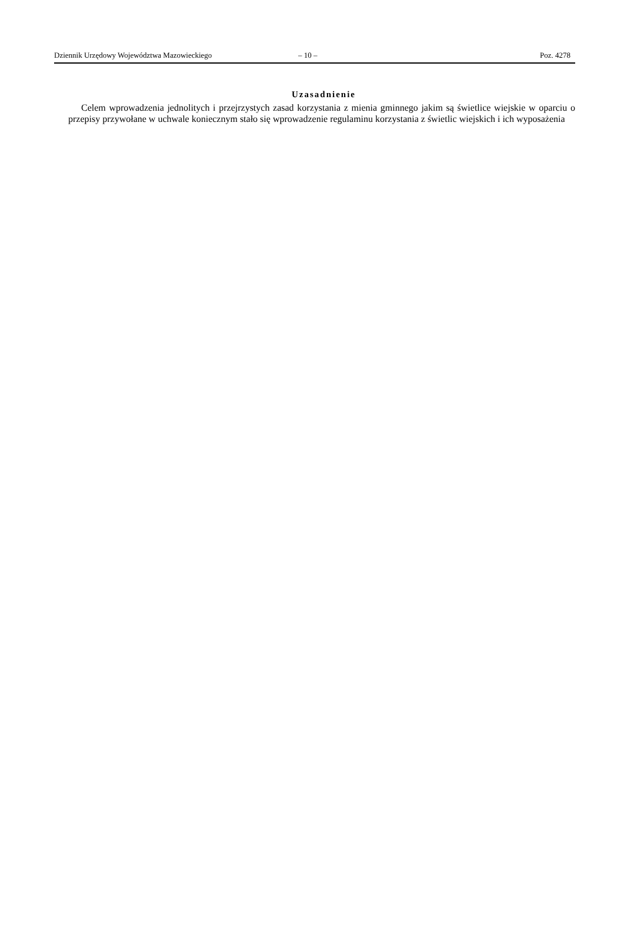Dziennik Urzędowy Województwa Mazowieckiego – 10 – Poz. 4278
Uzasadnienie
Celem wprowadzenia jednolitych i przejrzystych zasad korzystania z mienia gminnego jakim są świetlice wiejskie w oparciu o przepisy przywołane w uchwale koniecznym stało się wprowadzenie regulaminu korzystania z świetlic wiejskich i ich wyposażenia